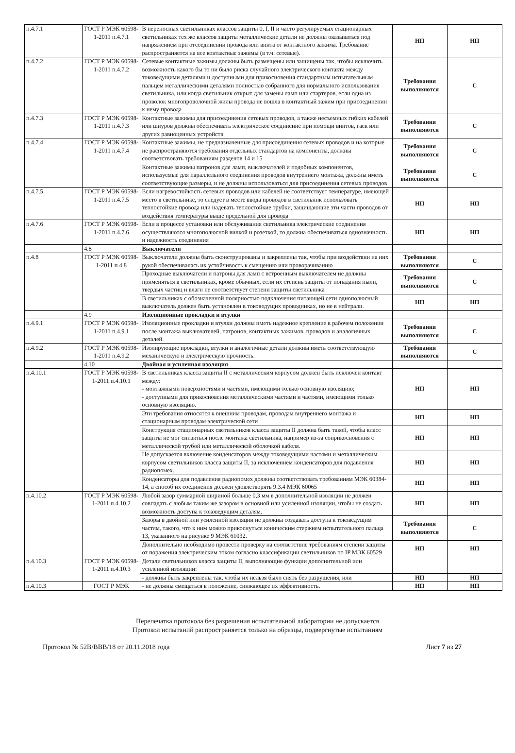| п.4.7.1 | ГОСТ Р МЭК 60598-1-2011 п.4.7.1 | В переносных светильниках классов защиты 0, I, II и часто регулируемых стационарных светильниках тех же классов защиты металлические детали не должны оказываться под напряжением при отсоединении провода или винта от контактного зажима. Требование распространяется на все контактные зажимы (в т.ч. сетевые). | НП | НП |
| п.4.7.2 | ГОСТ Р МЭК 60598-1-2011 п.4.7.2 | Сетевые контактные зажимы должны быть размещены или защищены так, чтобы исключить возможность какого бы то ни было риска случайного электрического контакта между токоведущими деталями и доступными для прикосновения стандартным испытательным пальцем металлическими деталями полностью собранного для нормального использования светильника, или когда светильник открыт для замены ламп или стартеров, если одна из проволок многопроволочной жилы провода не вошла в контактный зажим при присоединении к нему провода | Требования выполняются | С |
| п.4.7.3 | ГОСТ Р МЭК 60598-1-2011 п.4.7.3 | Контактные зажимы для присоединения сетевых проводов, а также несъемных гибких кабелей или шнуров должны обеспечивать электрическое соединение при помощи винтов, гаек или других равноценных устройств | Требования выполняются | С |
| п.4.7.4 | ГОСТ Р МЭК 60598-1-2011 п.4.7.4 | Контактные зажимы, не предназначенные для присоединения сетевых проводов и на которые не распространяются требования отдельных стандартов на компоненты, должны соответствовать требованиям разделов 14 и 15 | Требования выполняются | С |
| | | Контактные зажимы патронов для ламп, выключателей и подобных компонентов, используемые для параллельного соединения проводов внутреннего монтажа, должны иметь соответствующие размеры, и не должны использоваться для присоединения сетевых проводов | Требования выполняются | С |
| п.4.7.5 | ГОСТ Р МЭК 60598-1-2011 п.4.7.5 | Если нагревостойкость сетевых проводов или кабелей не соответствует температуре, имеющей место в светильнике, то следует в месте ввода проводов в светильник использовать теплостойкие провода или надевать теплостойкие трубки, защищающие эти части проводов от воздействия температуры выше предельной для провода | НП | НП |
| п.4.7.6 | ГОСТ Р МЭК 60598-1-2011 п.4.7.6 | Если в процессе установки или обслуживания светильника электрические соединения осуществляются многополюсной вилкой и розеткой, то должна обеспечиваться однозначность и надежность соединения | НП | НП |
| | 4.8 | Выключатели | | |
| п.4.8 | ГОСТ Р МЭК 60598-1-2011 п.4.8 | Выключатели должны быть сконструированы и закреплены так, чтобы при воздействии на них рукой обеспечивалась их устойчивость к смещению или проворачиванию | Требования выполняются | С |
| | | Проходные выключатели и патроны для ламп с встроенным выключателем не должны применяться в светильниках, кроме обычных, если их степень защиты от попадания пыли, твердых частиц и влаги не соответствует степени защиты светильника | Требования выполняются | С |
| | | В светильниках с обозначенной полярностью подключения питающей сети однополюсный выключатель должен быть установлен в токоведущих проводниках, но не в нейтрали. | НП | НП |
| | 4.9 | Изоляционные прокладки и втулки | | |
| п.4.9.1 | ГОСТ Р МЭК 60598-1-2011 п.4.9.1 | Изоляционные прокладки и втулки должны иметь надежное крепление в рабочем положении после монтажа выключателей, патронов, контактных зажимов, проводов и аналогичных деталей. | Требования выполняются | С |
| п.4.9.2 | ГОСТ Р МЭК 60598-1-2011 п.4.9.2 | Изолирующие прокладки, втулки и аналогичные детали должны иметь соответствующую механическую и электрическую прочность. | Требования выполняются | С |
| | 4.10 | Двойная и усиленная изоляция | | |
| п.4.10.1 | ГОСТ Р МЭК 60598-1-2011 п.4.10.1 | В светильниках класса защиты II с металлическим корпусом должен быть исключен контакт между: - монтажными поверхностями и частями, имеющими только основную изоляцию; - доступными для прикосновения металлическими частями и частями, имеющими только основную изоляцию. | НП | НП |
| | | Эти требования относятся к внешним проводам, проводам внутреннего монтажа и стационарным проводам электрической сети | НП | НП |
| | | Конструкция стационарных светильников класса защиты II должна быть такой, чтобы класс защиты не мог снизиться после монтажа светильника, например из-за соприкосновения с металлической трубой или металлической оболочкой кабеля. | НП | НП |
| | | Не допускается включение конденсаторов между токоведущими частями и металлическим корпусом светильников класса защиты II, за исключением конденсаторов для подавления радиопомех. | НП | НП |
| | | Конденсаторы для подавления радиопомех должны соответствовать требованиям МЭК 60384-14, а способ их соединения должен удовлетворять 9.3.4 МЭК 60065 | НП | НП |
| п.4.10.2 | ГОСТ Р МЭК 60598-1-2011 п.4.10.2 | Любой зазор суммарной шириной больше 0,3 мм в дополнительной изоляции не должен совпадать с любым таким же зазором в основной или усиленной изоляции, чтобы не создать возможность доступа к токоведущим деталям. | НП | НП |
| | | Зазоры в двойной или усиленной изоляции не должны создавать доступа к токоведущим частям, такого, что к ним можно прикоснуться коническим стержнем испытательного пальца 13, указанного на рисунке 9 МЭК 61032. | Требования выполняются | С |
| | | Дополнительно необходимо провести проверку на соответствие требованиям степени защиты от поражения электрическим током согласно классификации светильников по IP МЭК 60529 | НП | НП |
| п.4.10.3 | ГОСТ Р МЭК 60598-1-2011 п.4.10.3 | Детали светильников класса защиты II, выполняющие функции дополнительной или усиленной изоляции: | | |
| | | - должны быть закреплены так, чтобы их нельзя было снять без разрушения, или | НП | НП |
| п.4.10.3 | ГОСТ Р МЭК | - не должны смещаться в положение, снижающее их эффективность. | НП | НП |
Перепечатка протокола без разрешения испытательной лаборатории не допускается
Протокол испытаний распространяется только на образцы, подвергнутые испытаниям
Протокол № 52В/ВВВ/18 от 20.11.2018 года Лист 7 из 27